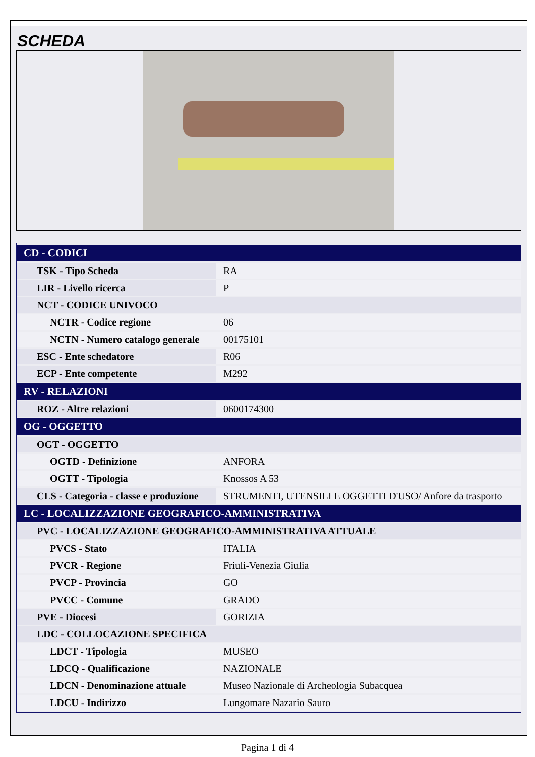SCHEDA
| CD - CODICI | |
| --- | --- |
| TSK - Tipo Scheda | RA |
| LIR - Livello ricerca | P |
| NCT - CODICE UNIVOCO | |
| NCTR - Codice regione | 06 |
| NCTN - Numero catalogo generale | 00175101 |
| ESC - Ente schedatore | R06 |
| ECP - Ente competente | M292 |
| RV - RELAZIONI | |
| ROZ - Altre relazioni | 0600174300 |
| OG - OGGETTO | |
| OGT - OGGETTO | |
| OGTD - Definizione | ANFORA |
| OGTT - Tipologia | Knossos A 53 |
| CLS - Categoria - classe e produzione | STRUMENTI, UTENSILI E OGGETTI D'USO/ Anfore da trasporto |
| LC - LOCALIZZAZIONE GEOGRAFICO-AMMINISTRATIVA | |
| PVC - LOCALIZZAZIONE GEOGRAFICO-AMMINISTRATIVA ATTUALE | |
| PVCS - Stato | ITALIA |
| PVCR - Regione | Friuli-Venezia Giulia |
| PVCP - Provincia | GO |
| PVCC - Comune | GRADO |
| PVE - Diocesi | GORIZIA |
| LDC - COLLOCAZIONE SPECIFICA | |
| LDCT - Tipologia | MUSEO |
| LDCQ - Qualificazione | NAZIONALE |
| LDCN - Denominazione attuale | Museo Nazionale di Archeologia Subacquea |
| LDCU - Indirizzo | Lungomare Nazario Sauro |
Pagina 1 di 4